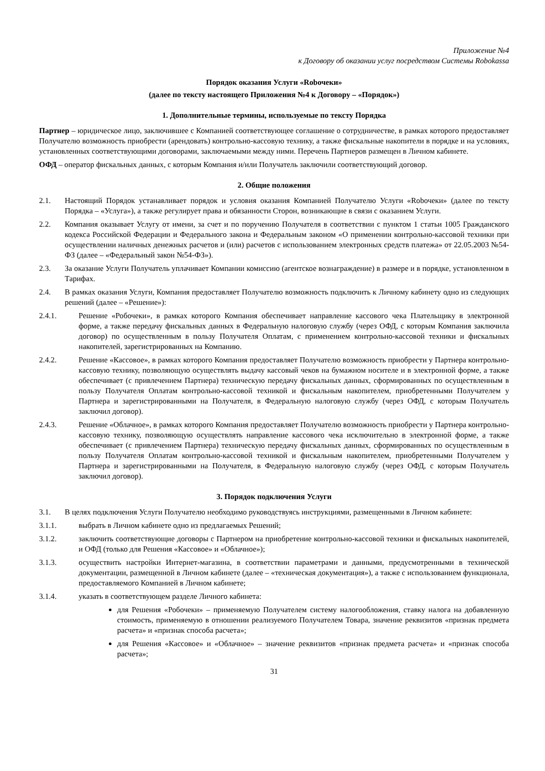Приложение №4
к Договору об оказании услуг посредством Системы Robokassa
Порядок оказания Услуги «Robочеки»
(далее по тексту настоящего Приложения №4 к Договору – «Порядок»)
1. Дополнительные термины, используемые по тексту Порядка
Партнер – юридическое лицо, заключившее с Компанией соответствующее соглашение о сотрудничестве, в рамках которого предоставляет Получателю возможность приобрести (арендовать) контрольно-кассовую технику, а также фискальные накопители в порядке и на условиях, установленных соответствующими договорами, заключаемыми между ними. Перечень Партнеров размещен в Личном кабинете.
ОФД – оператор фискальных данных, с которым Компания и/или Получатель заключили соответствующий договор.
2. Общие положения
2.1. Настоящий Порядок устанавливает порядок и условия оказания Компанией Получателю Услуги «Robочеки» (далее по тексту Порядка – «Услуга»), а также регулирует права и обязанности Сторон, возникающие в связи с оказанием Услуги.
2.2. Компания оказывает Услугу от имени, за счет и по поручению Получателя в соответствии с пунктом 1 статьи 1005 Гражданского кодекса Российской Федерации и Федерального закона и Федеральным законом «О применении контрольно-кассовой техники при осуществлении наличных денежных расчетов и (или) расчетов с использованием электронных средств платежа» от 22.05.2003 №54-ФЗ (далее – «Федеральный закон №54-ФЗ»).
2.3. За оказание Услуги Получатель уплачивает Компании комиссию (агентское вознаграждение) в размере и в порядке, установленном в Тарифах.
2.4. В рамках оказания Услуги, Компания предоставляет Получателю возможность подключить к Личному кабинету одно из следующих решений (далее – «Решение»):
2.4.1. Решение «Робочеки», в рамках которого Компания обеспечивает направление кассового чека Плательщику в электронной форме, а также передачу фискальных данных в Федеральную налоговую службу (через ОФД, с которым Компания заключила договор) по осуществленным в пользу Получателя Оплатам, с применением контрольно-кассовой техники и фискальных накопителей, зарегистрированных на Компанию.
2.4.2. Решение «Кассовое», в рамках которого Компания предоставляет Получателю возможность приобрести у Партнера контрольно-кассовую технику, позволяющую осуществлять выдачу кассовый чеков на бумажном носителе и в электронной форме, а также обеспечивает (с привлечением Партнера) техническую передачу фискальных данных, сформированных по осуществленным в пользу Получателя Оплатам контрольно-кассовой техникой и фискальным накопителем, приобретенными Получателем у Партнера и зарегистрированными на Получателя, в Федеральную налоговую службу (через ОФД, с которым Получатель заключил договор).
2.4.3. Решение «Облачное», в рамках которого Компания предоставляет Получателю возможность приобрести у Партнера контрольно-кассовую технику, позволяющую осуществлять направление кассового чека исключительно в электронной форме, а также обеспечивает (с привлечением Партнера) техническую передачу фискальных данных, сформированных по осуществленным в пользу Получателя Оплатам контрольно-кассовой техникой и фискальным накопителем, приобретенными Получателем у Партнера и зарегистрированными на Получателя, в Федеральную налоговую службу (через ОФД, с которым Получатель заключил договор).
3. Порядок подключения Услуги
3.1. В целях подключения Услуги Получателю необходимо руководствуясь инструкциями, размещенными в Личном кабинете:
3.1.1. выбрать в Личном кабинете одно из предлагаемых Решений;
3.1.2. заключить соответствующие договоры с Партнером на приобретение контрольно-кассовой техники и фискальных накопителей, и ОФД (только для Решения «Кассовое» и «Облачное»);
3.1.3. осуществить настройки Интернет-магазина, в соответствии параметрами и данными, предусмотренными в технической документации, размещенной в Личном кабинете (далее – «техническая документация»), а также с использованием функционала, предоставляемого Компанией в Личном кабинете;
3.1.4. указать в соответствующем разделе Личного кабинета:
для Решения «Робочеки» – применяемую Получателем систему налогообложения, ставку налога на добавленную стоимость, применяемую в отношении реализуемого Получателем Товара, значение реквизитов «признак предмета расчета» и «признак способа расчета»;
для Решения «Кассовое» и «Облачное» – значение реквизитов «признак предмета расчета» и «признак способа расчета»;
31